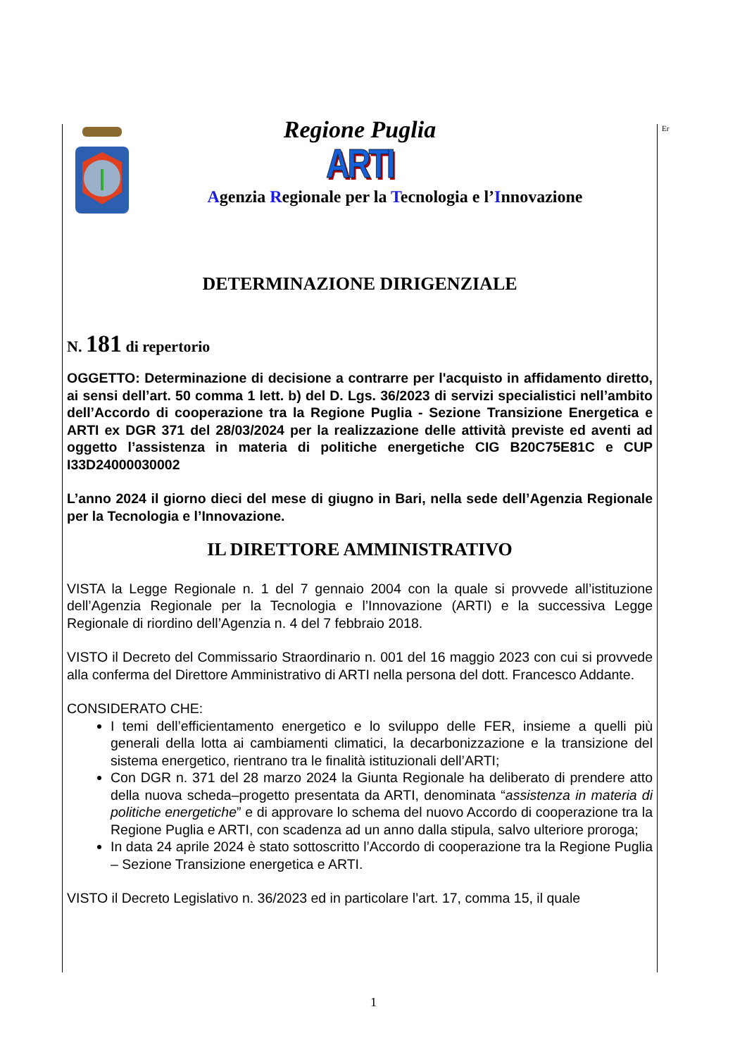Er
Regione Puglia
ARTI
Agenzia Regionale per la Tecnologia e l’Innovazione
DETERMINAZIONE DIRIGENZIALE
N. 181 di repertorio
OGGETTO: Determinazione di decisione a contrarre per l'acquisto in affidamento diretto, ai sensi dell’art. 50 comma 1 lett. b) del D. Lgs. 36/2023 di servizi specialistici nell’ambito dell’Accordo di cooperazione tra la Regione Puglia - Sezione Transizione Energetica e ARTI ex DGR 371 del 28/03/2024 per la realizzazione delle attività previste ed aventi ad oggetto l’assistenza in materia di politiche energetiche CIG B20C75E81C e CUP I33D24000030002
L’anno 2024 il giorno dieci del mese di giugno in Bari, nella sede dell’Agenzia Regionale per la Tecnologia e l’Innovazione.
IL DIRETTORE AMMINISTRATIVO
VISTA la Legge Regionale n. 1 del 7 gennaio 2004 con la quale si provvede all’istituzione dell’Agenzia Regionale per la Tecnologia e l’Innovazione (ARTI) e la successiva Legge Regionale di riordino dell’Agenzia n. 4 del 7 febbraio 2018.
VISTO il Decreto del Commissario Straordinario n. 001 del 16 maggio 2023 con cui si provvede alla conferma del Direttore Amministrativo di ARTI nella persona del dott. Francesco Addante.
CONSIDERATO CHE:
I temi dell’efficientamento energetico e lo sviluppo delle FER, insieme a quelli più generali della lotta ai cambiamenti climatici, la decarbonizzazione e la transizione del sistema energetico, rientrano tra le finalità istituzionali dell’ARTI;
Con DGR n. 371 del 28 marzo 2024 la Giunta Regionale ha deliberato di prendere atto della nuova scheda–progetto presentata da ARTI, denominata “assistenza in materia di politiche energetiche” e di approvare lo schema del nuovo Accordo di cooperazione tra la Regione Puglia e ARTI, con scadenza ad un anno dalla stipula, salvo ulteriore proroga;
In data 24 aprile 2024 è stato sottoscritto l’Accordo di cooperazione tra la Regione Puglia – Sezione Transizione energetica e ARTI.
VISTO il Decreto Legislativo n. 36/2023 ed in particolare l’art. 17, comma 15, il quale
1